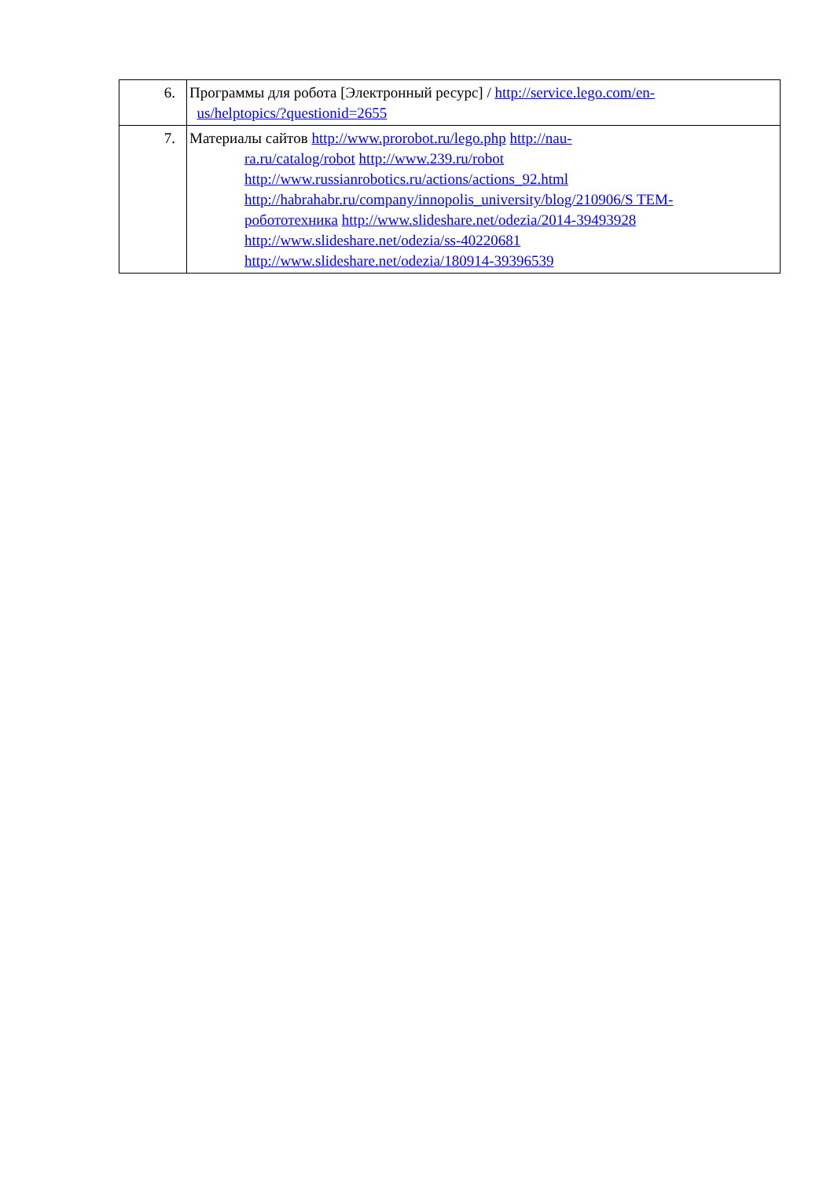| 6. | Программы для робота [Электронный ресурс] / http://service.lego.com/en- us/helptopics/?questionid=2655 |
| 7. | Материалы сайтов http://www.prorobot.ru/lego.php http://nau- ra.ru/catalog/robot http://www.239.ru/robot http://www.russianrobotics.ru/actions/actions_92.html http://habrahabr.ru/company/innopolis_university/blog/210906/S TEM- робототехника http://www.slideshare.net/odezia/2014-39493928 http://www.slideshare.net/odezia/ss-40220681 http://www.slideshare.net/odezia/180914-39396539 |